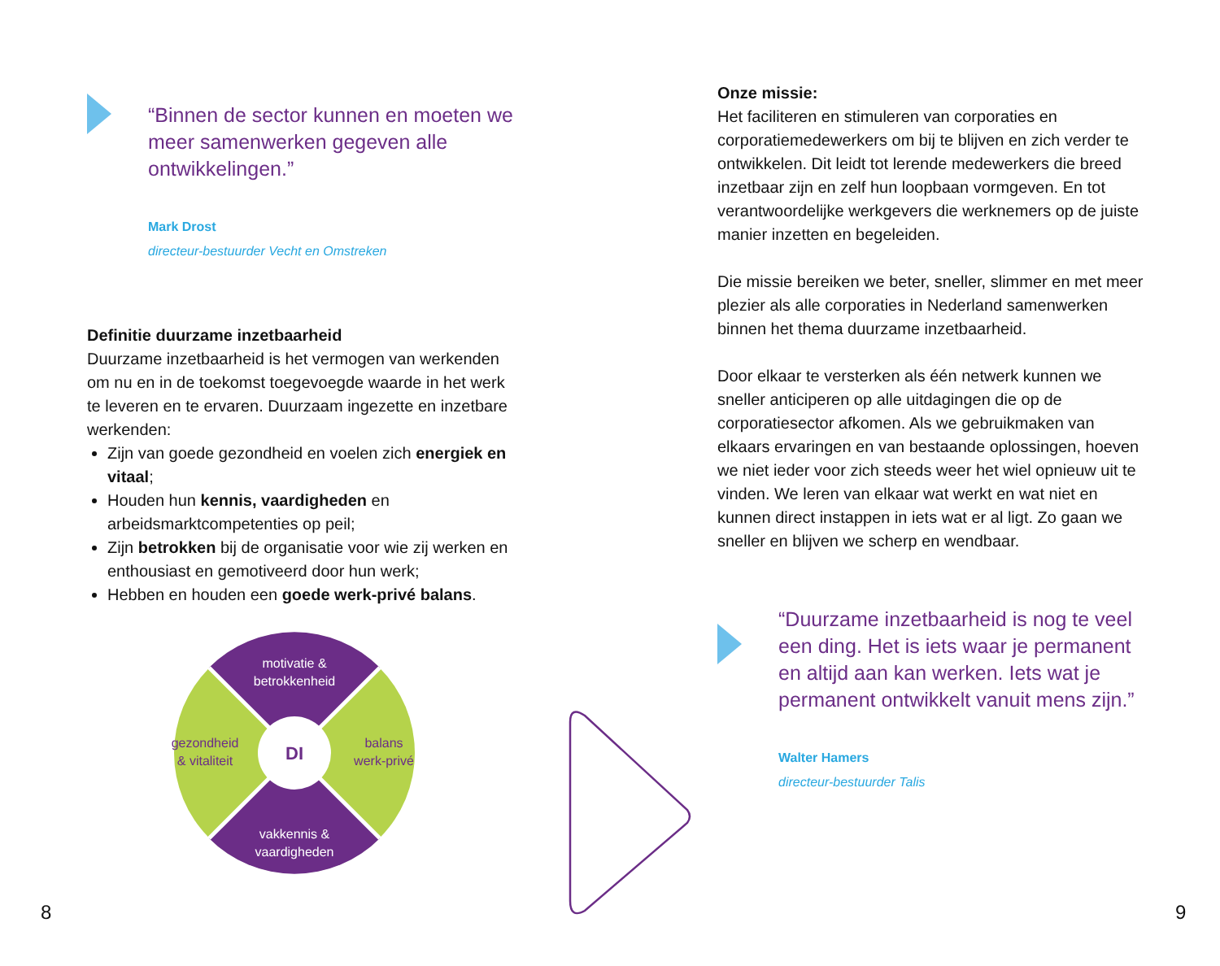“Binnen de sector kunnen en moeten we meer samenwerken gegeven alle ontwikkelingen.”
Mark Drost
directeur-bestuurder Vecht en Omstreken
Definitie duurzame inzetbaarheid
Duurzame inzetbaarheid is het vermogen van werkenden om nu en in de toekomst toegevoegde waarde in het werk te leveren en te ervaren. Duurzaam ingezette en inzetbare werkenden:
Zijn van goede gezondheid en voelen zich energiek en vitaal;
Houden hun kennis, vaardigheden en arbeidsmarktcompetenties op peil;
Zijn betrokken bij de organisatie voor wie zij werken en enthousiast en gemotiveerd door hun werk;
Hebben en houden een goede werk-privé balans.
DI
motivatie &
betrokkenheid
vakkennis &
vaardigheden
gezondheid
& vitaliteit
balans
werk-privé
Onze missie:
Het faciliteren en stimuleren van corporaties en corporatiemedewerkers om bij te blijven en zich verder te ontwikkelen. Dit leidt tot lerende medewerkers die breed inzetbaar zijn en zelf hun loopbaan vormgeven. En tot verantwoordelijke werkgevers die werknemers op de juiste manier inzetten en begeleiden.
Die missie bereiken we beter, sneller, slimmer en met meer plezier als alle corporaties in Nederland samenwerken binnen het thema duurzame inzetbaarheid.
Door elkaar te versterken als één netwerk kunnen we sneller anticiperen op alle uitdagingen die op de corporatiesector afkomen. Als we gebruikmaken van elkaars ervaringen en van bestaande oplossingen, hoeven we niet ieder voor zich steeds weer het wiel opnieuw uit te vinden. We leren van elkaar wat werkt en wat niet en kunnen direct instappen in iets wat er al ligt. Zo gaan we sneller en blijven we scherp en wendbaar.
“Duurzame inzetbaarheid is nog te veel een ding. Het is iets waar je permanent en altijd aan kan werken. Iets wat je permanent ontwikkelt vanuit mens zijn.”
Walter Hamers
directeur-bestuurder Talis
8 9